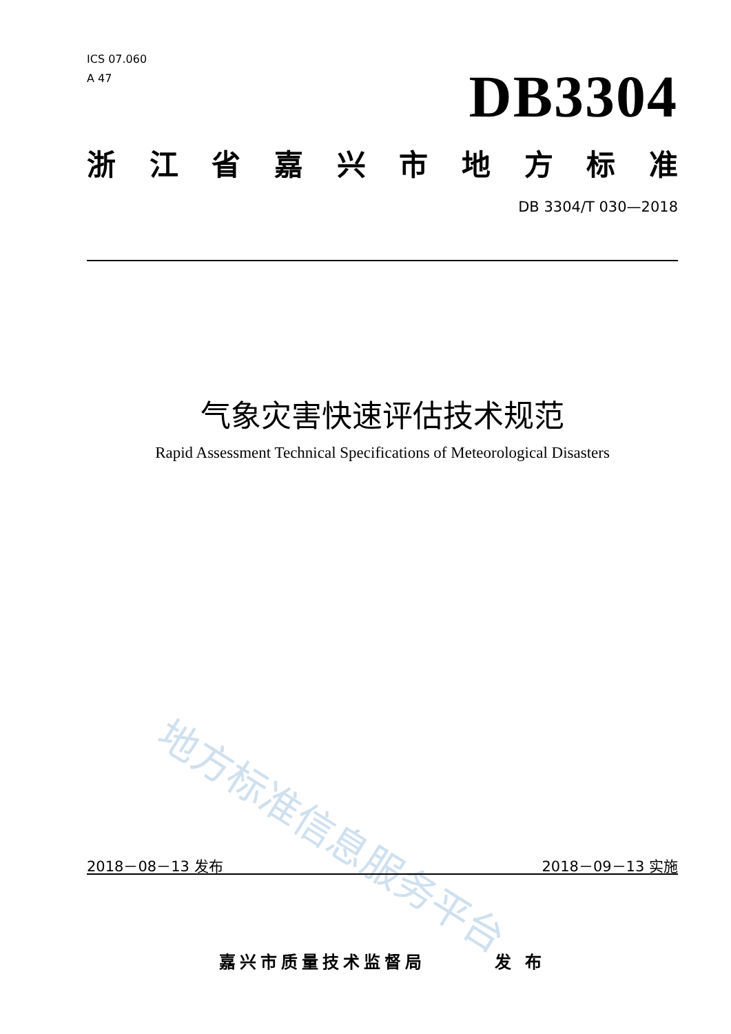ICS 07.060
A 47
DB3304
浙江省嘉兴市地方标准
DB 3304/T 030—2018
气象灾害快速评估技术规范
Rapid Assessment Technical Specifications of Meteorological Disasters
地方标准信息服务平台
2018－08－13 发布 2018－09－13 实施
嘉兴市质量技术监督局 发 布